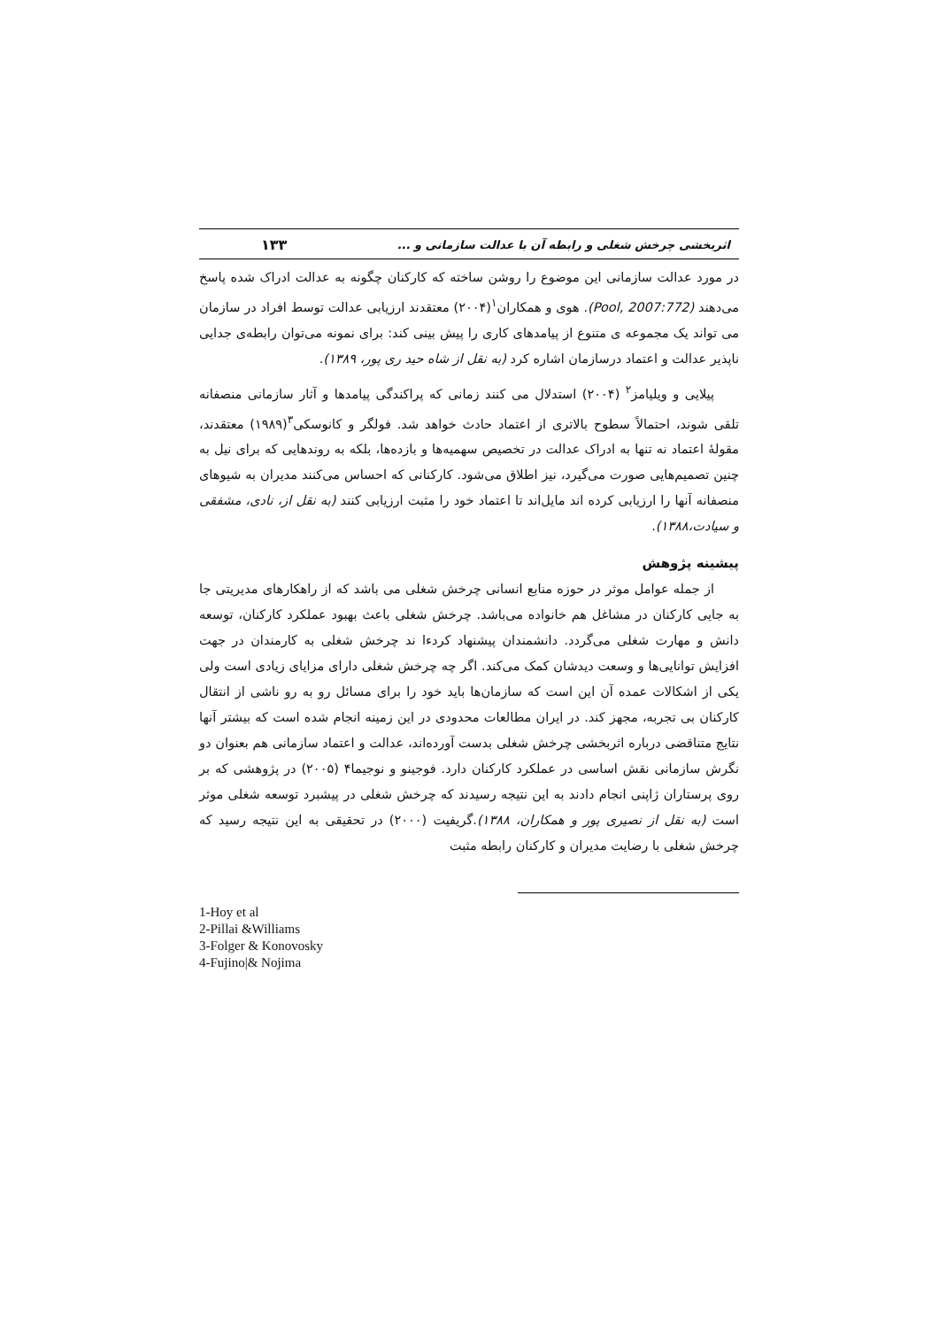اثربخشی چرخش شغلی و رابطه آن با عدالت سازمانی و ... ۱۳۳
در مورد عدالت سازمانی این موضوع را روشن ساخته که کارکنان چگونه به عدالت ادراک شده پاسخ می‌دهند (Pool, 2007:772). هوی و همکاران<sup>۱</sup>(۲۰۰۴) معتقدند ارزیابی عدالت توسط افراد در سازمان می تواند یک مجموعه ی متنوع از پیامدهای کاری را پیش بینی کند: برای نمونه می‌توان رابطه‌ی جدایی ناپذیر عدالت و اعتماد درسازمان اشاره کرد (به نقل از شاه حید ری پور، ۱۳۸۹).
پیلایی و ویلیامز<sup>۲</sup> (۲۰۰۴) استدلال می کنند زمانی که پراکندگی پیامدها و آثار سازمانی منصفانه تلقی شوند، احتمالاً سطوح بالاتری از اعتماد حادث خواهد شد. فولگر و کانوسکی<sup>۳</sup>(۱۹۸۹) معتقدند، مقولهٔ اعتماد نه تنها به ادراک عدالت در تخصیص سهمیه‌ها و بازده‌ها، بلکه به روندهایی که برای نیل به چنین تصمیم‌هایی صورت می‌گیرد، نیز اطلاق می‌شود. کارکنانی که احساس می‌کنند مدیران به شیوهای منصفانه آنها را ارزیابی کرده اند مایل‌اند تا اعتماد خود را مثبت ارزیابی کنند (به نقل از، نادی، مشفقی و سیادت،۱۳۸۸).
پیشینه پژوهش
از جمله عوامل موثر در حوزه منابع انسانی چرخش شغلی می باشد که از راهکارهای مدیریتی جا به جایی کارکنان در مشاغل هم خانواده می‌باشد. چرخش شغلی باعث بهبود عملکرد کارکنان، توسعه دانش و مهارت شغلی می‌گردد. دانشمندان پیشنهاد کردءا ند چرخش شغلی به کارمندان در جهت افزایش توانایی‌ها و وسعت دیدشان کمک می‌کند. اگر چه چرخش شغلی دارای مزایای زیادی است ولی یکی از اشکالات عمده آن این است که سازمان‌ها باید خود را برای مسائل رو به رو ناشی از انتقال کارکنان بی تجربه، مجهز کند. در ایران مطالعات محدودی در این زمینه انجام شده است که بیشتر آنها نتایج متناقضی درباره اثربخشی چرخش شغلی بدست آورده‌اند، عدالت و اعتماد سازمانی هم بعنوان دو نگرش سازمانی نقش اساسی در عملکرد کارکنان دارد. فوجینو و نوجیما۴ (۲۰۰۵) در پژوهشی که بر روی پرستاران ژاپنی انجام دادند به این نتیجه رسیدند که چرخش شغلی در پیشبرد توسعه شغلی موثر است (به نقل از نصیری پور و همکاران، ۱۳۸۸).گریفیت (۲۰۰۰) در تحقیقی به این نتیجه رسید که چرخش شغلی با رضایت مدیران و کارکنان رابطه مثبت
1-Hoy et al
2-Pillai &Williams
3-Folger & Konovosky
4-Fujino|& Nojima